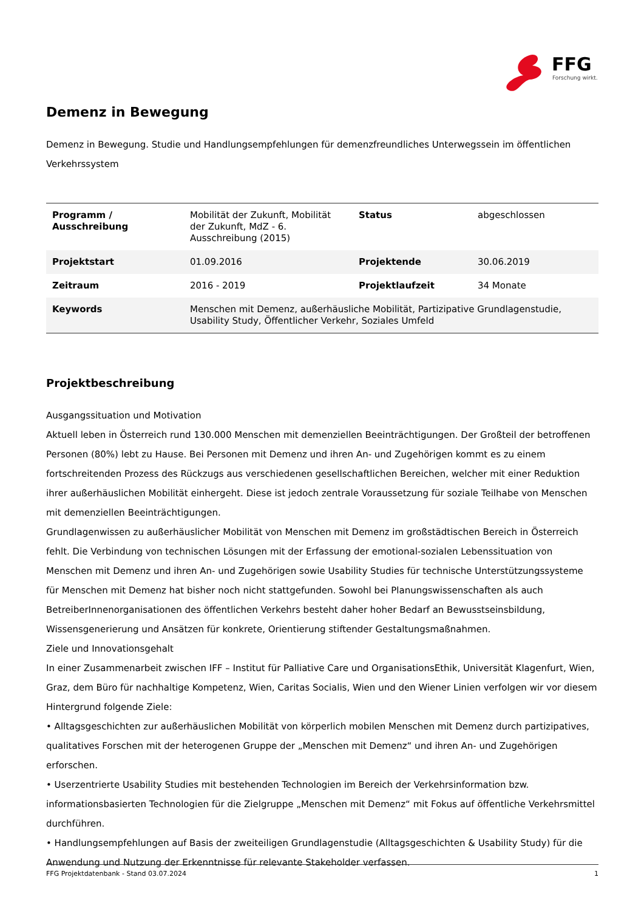FFG
Forschung wirkt.
Demenz in Bewegung
Demenz in Bewegung. Studie und Handlungsempfehlungen für demenzfreundliches Unterwegssein im öffentlichen Verkehrssystem
| Programm / Ausschreibung | Mobilität der Zukunft, Mobilität der Zukunft, MdZ - 6. Ausschreibung (2015) | Status | abgeschlossen |
| Projektstart | 01.09.2016 | Projektende | 30.06.2019 |
| Zeitraum | 2016 - 2019 | Projektlaufzeit | 34 Monate |
| Keywords | Menschen mit Demenz, außerhäusliche Mobilität, Partizipative Grundlagenstudie, Usability Study, Öffentlicher Verkehr, Soziales Umfeld | | |
Projektbeschreibung
Ausgangssituation und Motivation
Aktuell leben in Österreich rund 130.000 Menschen mit demenziellen Beeinträchtigungen. Der Großteil der betroffenen Personen (80%) lebt zu Hause. Bei Personen mit Demenz und ihren An- und Zugehörigen kommt es zu einem fortschreitenden Prozess des Rückzugs aus verschiedenen gesellschaftlichen Bereichen, welcher mit einer Reduktion ihrer außerhäuslichen Mobilität einhergeht. Diese ist jedoch zentrale Voraussetzung für soziale Teilhabe von Menschen mit demenziellen Beeinträchtigungen.
Grundlagenwissen zu außerhäuslicher Mobilität von Menschen mit Demenz im großstädtischen Bereich in Österreich fehlt. Die Verbindung von technischen Lösungen mit der Erfassung der emotional-sozialen Lebenssituation von Menschen mit Demenz und ihren An- und Zugehörigen sowie Usability Studies für technische Unterstützungssysteme für Menschen mit Demenz hat bisher noch nicht stattgefunden. Sowohl bei Planungswissenschaften als auch BetreiberInnenorganisationen des öffentlichen Verkehrs besteht daher hoher Bedarf an Bewusstseinsbildung, Wissensgenerierung und Ansätzen für konkrete, Orientierung stiftender Gestaltungsmaßnahmen.
Ziele und Innovationsgehalt
In einer Zusammenarbeit zwischen IFF – Institut für Palliative Care und OrganisationsEthik, Universität Klagenfurt, Wien, Graz, dem Büro für nachhaltige Kompetenz, Wien, Caritas Socialis, Wien und den Wiener Linien verfolgen wir vor diesem Hintergrund folgende Ziele:
• Alltagsgeschichten zur außerhäuslichen Mobilität von körperlich mobilen Menschen mit Demenz durch partizipatives, qualitatives Forschen mit der heterogenen Gruppe der „Menschen mit Demenz“ und ihren An- und Zugehörigen erforschen.
• Userzentrierte Usability Studies mit bestehenden Technologien im Bereich der Verkehrsinformation bzw. informationsbasierten Technologien für die Zielgruppe „Menschen mit Demenz“ mit Fokus auf öffentliche Verkehrsmittel durchführen.
• Handlungsempfehlungen auf Basis der zweiteiligen Grundlagenstudie (Alltagsgeschichten & Usability Study) für die Anwendung und Nutzung der Erkenntnisse für relevante Stakeholder verfassen.
FFG Projektdatenbank - Stand 03.07.2024 1